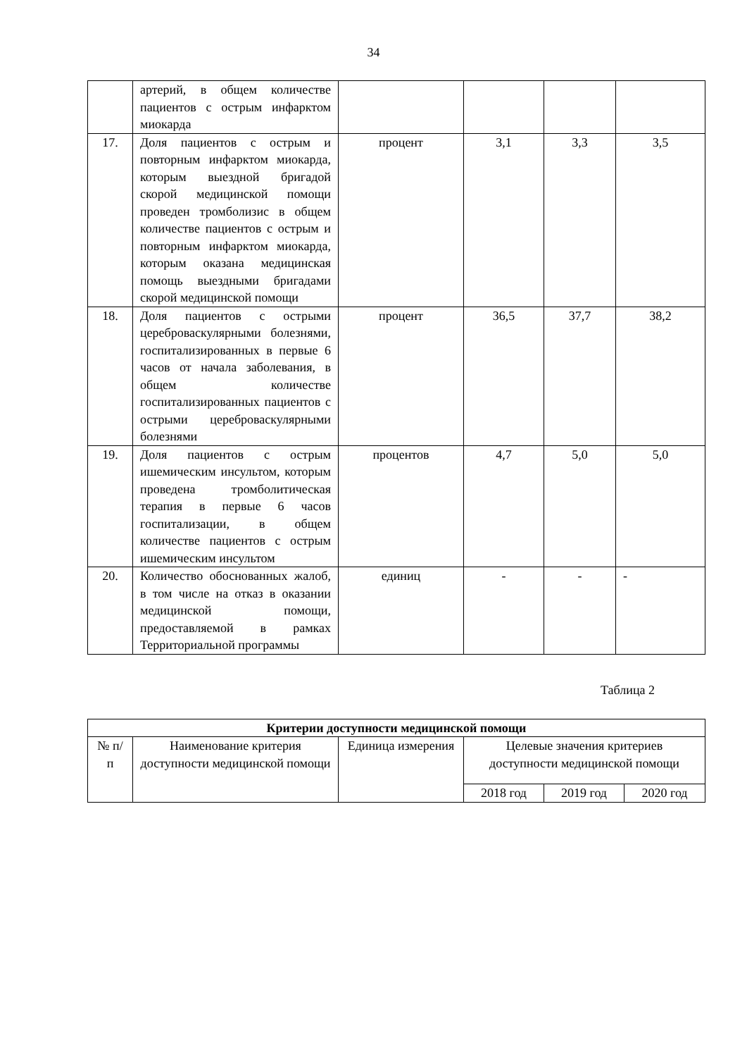34
| | артерий, в общем количестве пациентов с острым инфарктом миокарда | | | | |
| 17. | Доля пациентов с острым и повторным инфарктом миокарда, которым выездной бригадой скорой медицинской помощи проведен тромболизис в общем количестве пациентов с острым и повторным инфарктом миокарда, которым оказана медицинская помощь выездными бригадами скорой медицинской помощи | процент | 3,1 | 3,3 | 3,5 |
| 18. | Доля пациентов с острыми цереброваскулярными болезнями, госпитализированных в первые 6 часов от начала заболевания, в общем количестве госпитализированных пациентов с острыми цереброваскулярными болезнями | процент | 36,5 | 37,7 | 38,2 |
| 19. | Доля пациентов с острым ишемическим инсультом, которым проведена тромболитическая терапия в первые 6 часов госпитализации, в общем количестве пациентов с острым ишемическим инсультом | процентов | 4,7 | 5,0 | 5,0 |
| 20. | Количество обоснованных жалоб, в том числе на отказ в оказании медицинской помощи, предоставляемой в рамках Территориальной программы | единиц | - | - | - |
Таблица 2
| Критерии доступности медицинской помощи | | | | | |
| --- | --- | --- | --- | --- | --- |
| № п/п | Наименование критерия доступности медицинской помощи | Единица измерения | Целевые значения критериев доступности медицинской помощи | | |
| | | | 2018 год | 2019 год | 2020 год |